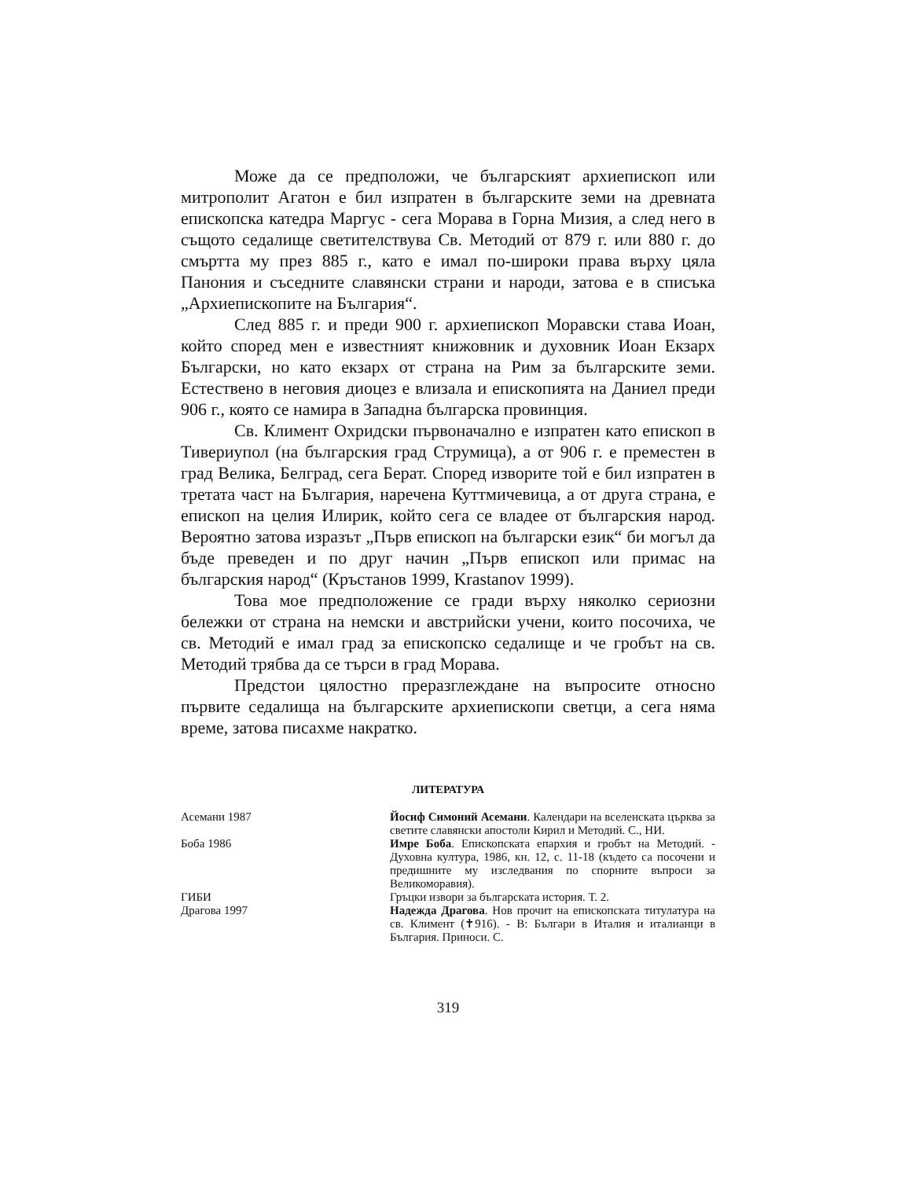Може да се предположи, че българският архиепископ или митрополит Агатон е бил изпратен в българските земи на древната епископска катедра Маргус - сега Морава в Горна Мизия, а след него в същото седалище светителствува Св. Методий от 879 г. или 880 г. до смъртта му през 885 г., като е имал по-широки права върху цяла Панония и съседните славянски страни и народи, затова е в списъка „Архиепископите на България“.
След 885 г. и преди 900 г. архиепископ Моравски става Иоан, който според мен е известният книжовник и духовник Иоан Екзарх Български, но като екзарх от страна на Рим за българските земи. Естествено в неговия диоцез е влизала и епископията на Даниел преди 906 г., която се намира в Западна българска провинция.
Св. Климент Охридски първоначално е изпратен като епископ в Тивериупол (на българския град Струмица), а от 906 г. е преместен в град Велика, Белград, сега Берат. Според изворите той е бил изпратен в третата част на България, наречена Куттмичевица, а от друга страна, е епископ на целия Илирик, който сега се владее от българския народ. Вероятно затова изразът „Първ епископ на български език“ би могъл да бъде преведен и по друг начин „Първ епископ или примас на българския народ“ (Кръстанов 1999, Krastanov 1999).
Това мое предположение се гради върху няколко сериозни бележки от страна на немски и австрийски учени, които посочиха, че св. Методий е имал град за епископско седалище и че гробът на св. Методий трябва да се търси в град Морава.
Предстои цялостно преразглеждане на въпросите относно първите седалища на българските архиепископи светци, а сега няма време, затова писахме накратко.
ЛИТЕРАТУРА
Асемани 1987 Йосиф Симоний Асемани. Календари на вселенската църква за светите славянски апостоли Кирил и Методий. С., НИ.
Боба 1986 Имре Боба. Епископската епархия и гробът на Методий. - Духовна култура, 1986, кн. 12, с. 11-18 (където са посочени и предишните му изследвания по спорните въпроси за Великоморавия).
ГИБИ Гръцки извори за българската история. Т. 2.
Драгова 1997 Надежда Драгова. Нов прочит на епископската титулатура на св. Климент (✝916). - В: Българи в Италия и италианци в България. Приноси. С.
319